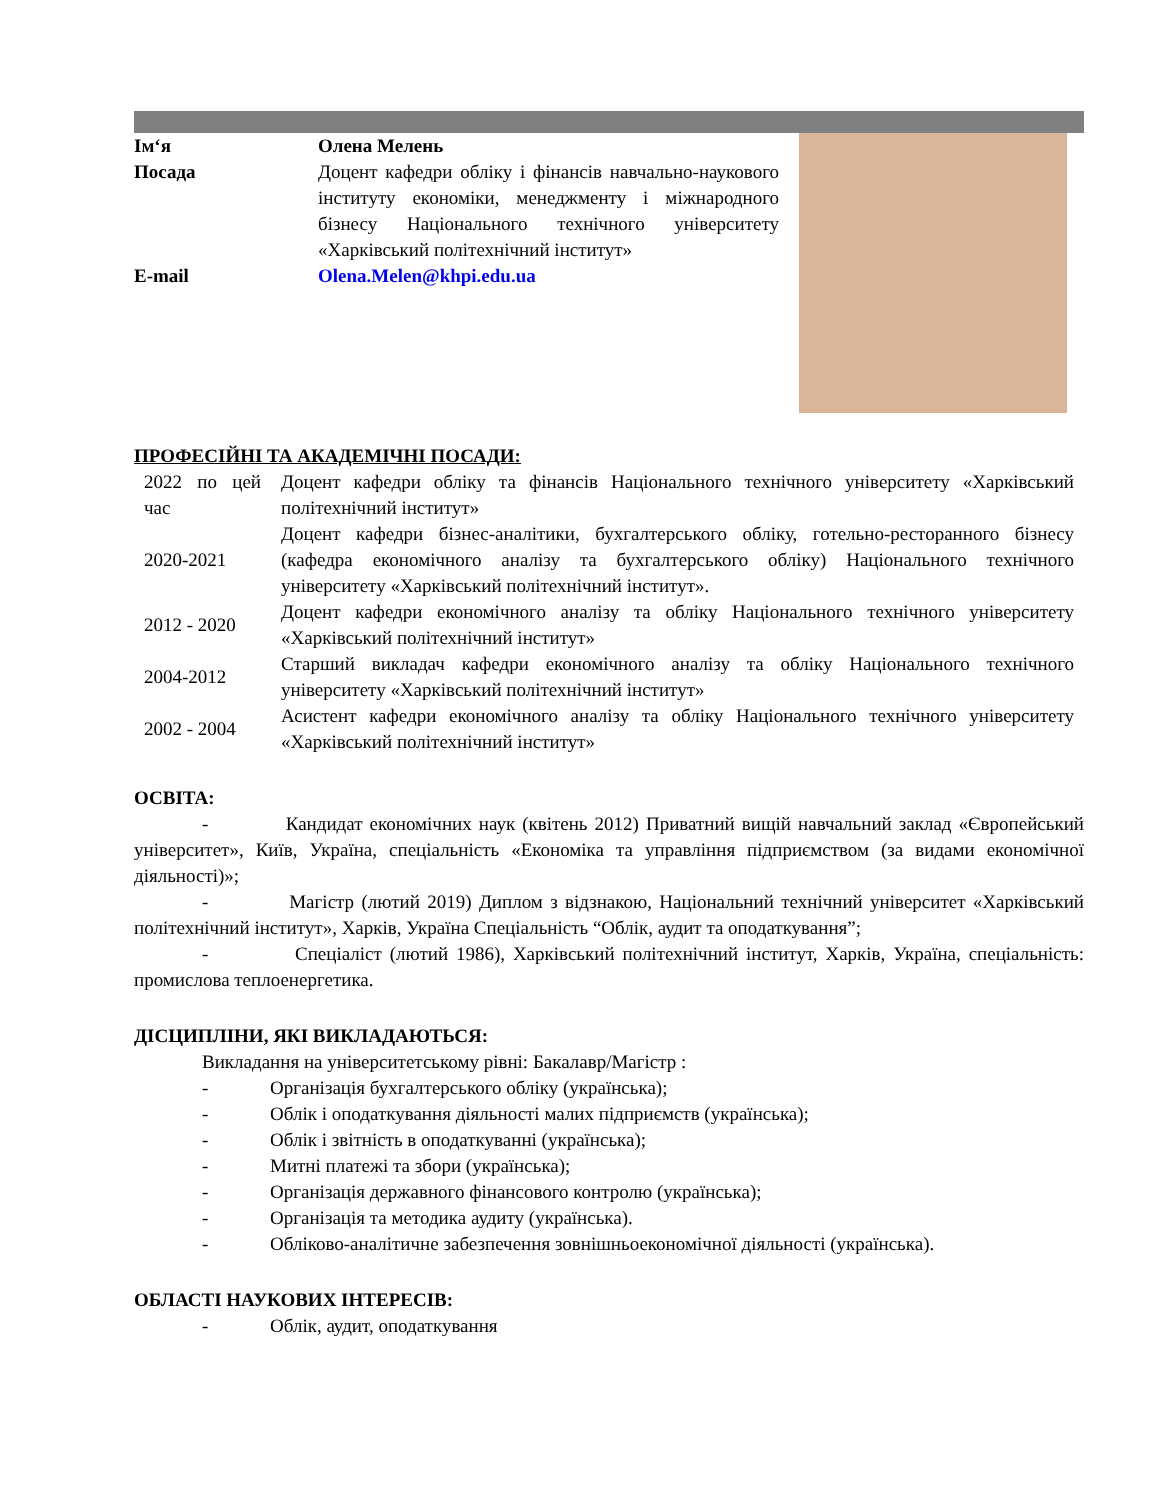| Ім‘я | Олена Мелень |
| Посада | Доцент кафедри обліку і фінансів навчально-наукового інституту економіки, менеджменту і міжнародного бізнесу Національного технічного університету «Харківський політехнічний інститут» |
| E-mail | Olena.Melen@khpi.edu.ua |
ПРОФЕСІЙНІ ТА АКАДЕМІЧНІ ПОСАДИ:
| 2022 по цей час | Доцент кафедри обліку та фінансів Національного технічного університету «Харківський політехнічний інститут» |
| 2020-2021 | Доцент кафедри бізнес-аналітики, бухгалтерського обліку, готельно-ресторанного бізнесу (кафедра економічного аналізу та бухгалтерського обліку) Національного технічного університету «Харківський політехнічний інститут». |
| 2012 - 2020 | Доцент кафедри економічного аналізу та обліку Національного технічного університету «Харківський політехнічний інститут» |
| 2004-2012 | Старший викладач кафедри економічного аналізу та обліку Національного технічного університету «Харківський політехнічний інститут» |
| 2002 - 2004 | Асистент кафедри економічного аналізу та обліку Національного технічного університету «Харківський політехнічний інститут» |
ОСВІТА:
- Кандидат економічних наук (квітень 2012) Приватний вищій навчальний заклад «Європейський університет», Київ, Україна, спеціальність «Економіка та управління підприємством (за видами економічної діяльності)»;
- Магістр (лютий 2019) Диплом з відзнакою, Національний технічний університет «Харківський політехнічний інститут», Харків, Україна Спеціальність “Облік, аудит та оподаткування”;
- Спеціаліст (лютий 1986), Харківський політехнічний інститут, Харків, Україна, спеціальність: промислова теплоенергетика.
ДІСЦИПЛІНИ, ЯКІ ВИКЛАДАЮТЬСЯ:
Викладання на університетському рівні: Бакалавр/Магістр :
- Організація бухгалтерського обліку (українська);
- Облік і оподаткування діяльності малих підприємств (українська);
- Облік і звітність в оподаткуванні (українська);
- Митні платежі та збори (українська);
- Організація державного фінансового контролю (українська);
- Організація та методика аудиту (українська).
- Обліково-аналітичне забезпечення зовнішньоекономічної діяльності (українська).
ОБЛАСТІ НАУКОВИХ ІНТЕРЕСІВ:
- Облік, аудит, оподаткування